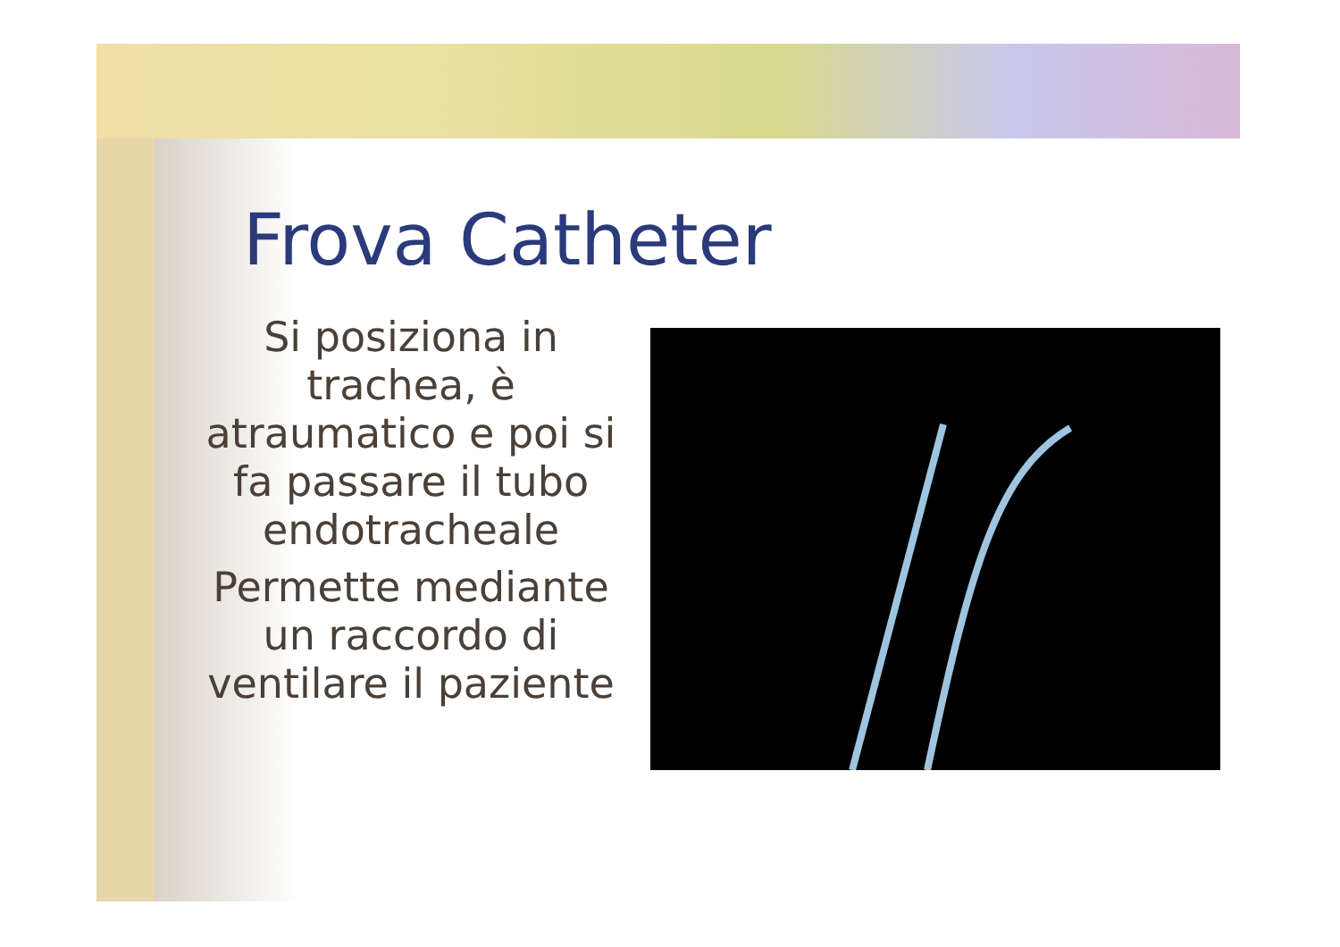Frova Catheter
Si posiziona in trachea, è atraumatico e poi si fa passare il tubo endotracheale
Permette mediante un raccordo di ventilare il paziente